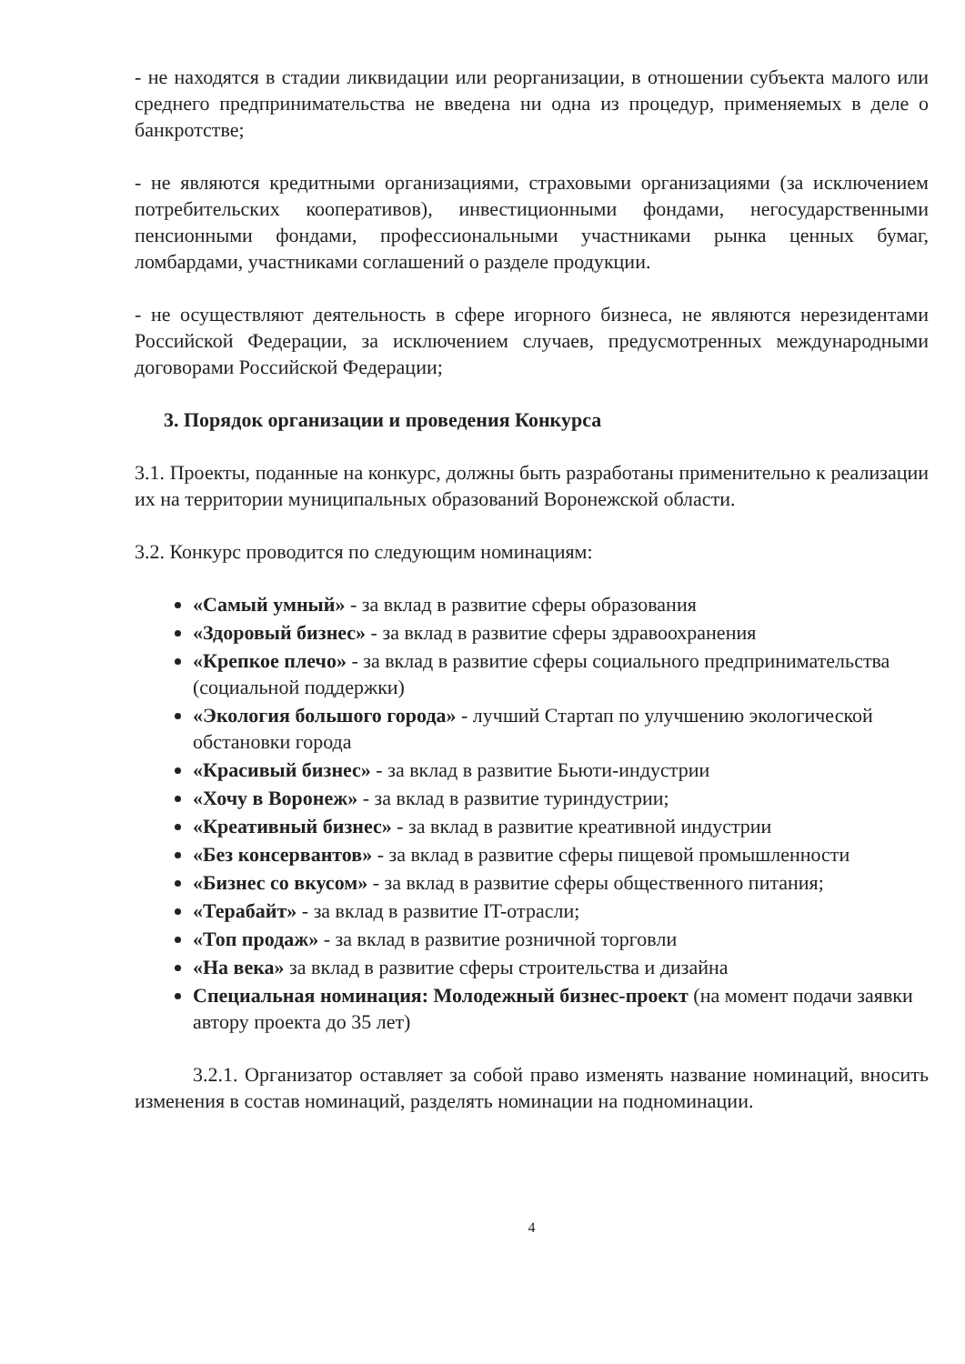- не находятся в стадии ликвидации или реорганизации, в отношении субъекта малого или среднего предпринимательства не введена ни одна из процедур, применяемых в деле о банкротстве;
- не являются кредитными организациями, страховыми организациями (за исключением потребительских кооперативов), инвестиционными фондами, негосударственными пенсионными фондами, профессиональными участниками рынка ценных бумаг, ломбардами, участниками соглашений о разделе продукции.
- не осуществляют деятельность в сфере игорного бизнеса, не являются нерезидентами Российской Федерации, за исключением случаев, предусмотренных международными договорами Российской Федерации;
3. Порядок организации и проведения Конкурса
3.1. Проекты, поданные на конкурс, должны быть разработаны применительно к реализации их на территории муниципальных образований Воронежской области.
3.2. Конкурс проводится по следующим номинациям:
«Самый умный» - за вклад в развитие сферы образования
«Здоровый бизнес» - за вклад в развитие сферы здравоохранения
«Крепкое плечо» - за вклад в развитие сферы социального предпринимательства (социальной поддержки)
«Экология большого города» - лучший Стартап по улучшению экологической обстановки города
«Красивый бизнес» - за вклад в развитие Бьюти-индустрии
«Хочу в Воронеж» - за вклад в развитие туриндустрии;
«Креативный бизнес» - за вклад в развитие креативной индустрии
«Без консервантов» - за вклад в развитие сферы пищевой промышленности
«Бизнес со вкусом» - за вклад в развитие сферы общественного питания;
«Терабайт» - за вклад в развитие IT-отрасли;
«Топ продаж» - за вклад в развитие розничной торговли
«На века» за вклад в развитие сферы строительства и дизайна
Специальная номинация: Молодежный бизнес-проект (на момент подачи заявки автору проекта до 35 лет)
3.2.1. Организатор оставляет за собой право изменять название номинаций, вносить изменения в состав номинаций, разделять номинации на подноминации.
4